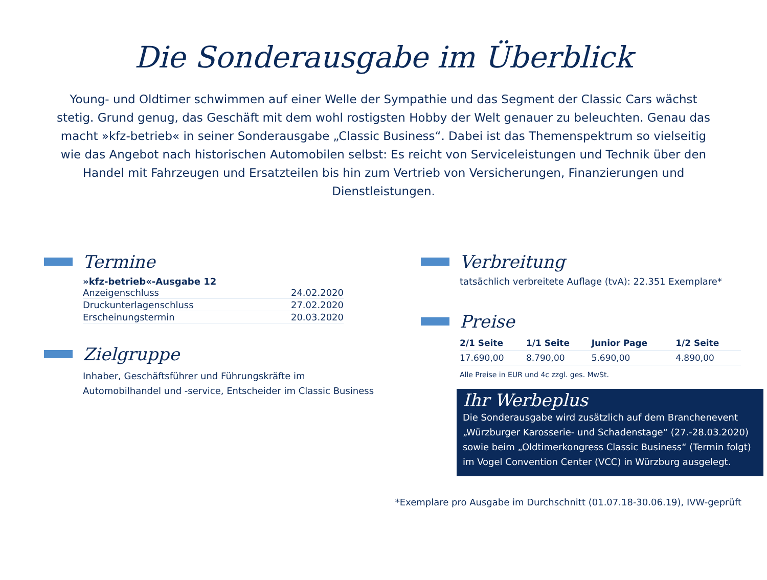Die Sonderausgabe im Überblick
Young- und Oldtimer schwimmen auf einer Welle der Sympathie und das Segment der Classic Cars wächst stetig. Grund genug, das Geschäft mit dem wohl rostigsten Hobby der Welt genauer zu beleuchten. Genau das macht »kfz-betrieb« in seiner Sonderausgabe „Classic Business“. Dabei ist das Themenspektrum so vielseitig wie das Angebot nach historischen Automobilen selbst: Es reicht von Serviceleistungen und Technik über den Handel mit Fahrzeugen und Ersatzteilen bis hin zum Vertrieb von Versicherungen, Finanzierungen und Dienstleistungen.
Termine
»kfz-betrieb«-Ausgabe 12
| Anzeigenschluss | 24.02.2020 |
| Druckunterlagenschluss | 27.02.2020 |
| Erscheinungstermin | 20.03.2020 |
Zielgruppe
Inhaber, Geschäftsführer und Führungskräfte im
Automobilhandel und -service, Entscheider im Classic Business
Verbreitung
tatsächlich verbreitete Auflage (tvA): 22.351 Exemplare*
Preise
| 2/1 Seite | 1/1 Seite | Junior Page | 1/2 Seite |
| --- | --- | --- | --- |
| 17.690,00 | 8.790,00 | 5.690,00 | 4.890,00 |
Alle Preise in EUR und 4c zzgl. ges. MwSt.
Ihr Werbeplus
Die Sonderausgabe wird zusätzlich auf dem Branchenevent „Würzburger Karosserie- und Schadenstage“ (27.-28.03.2020) sowie beim „Oldtimerkongress Classic Business“ (Termin folgt) im Vogel Convention Center (VCC) in Würzburg ausgelegt.
*Exemplare pro Ausgabe im Durchschnitt (01.07.18-30.06.19), IVW-geprüft